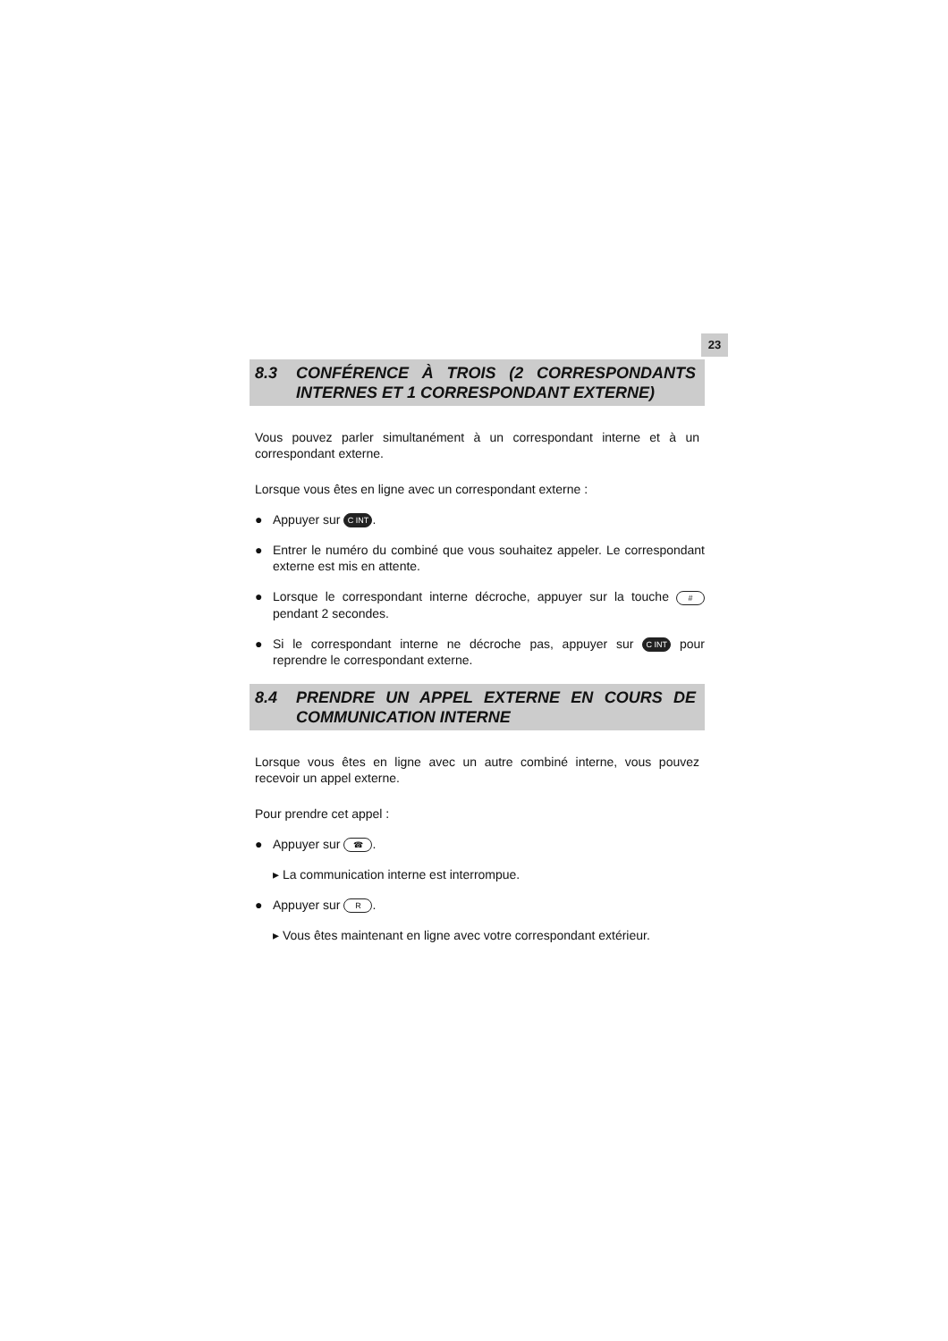23
8.3 CONFÉRENCE À TROIS (2 CORRESPONDANTS INTERNES ET 1 CORRESPONDANT EXTERNE)
Vous pouvez parler simultanément à un correspondant interne et à un correspondant externe.
Lorsque vous êtes en ligne avec un correspondant externe :
● Appuyer sur C INT.
● Entrer le numéro du combiné que vous souhaitez appeler. Le correspondant externe est mis en attente.
● Lorsque le correspondant interne décroche, appuyer sur la touche # pendant 2 secondes.
● Si le correspondant interne ne décroche pas, appuyer sur C INT pour reprendre le correspondant externe.
8.4 PRENDRE UN APPEL EXTERNE EN COURS DE COMMUNICATION INTERNE
Lorsque vous êtes en ligne avec un autre combiné interne, vous pouvez recevoir un appel externe.
Pour prendre cet appel :
● Appuyer sur ☎.
▸ La communication interne est interrompue.
● Appuyer sur R.
▸ Vous êtes maintenant en ligne avec votre correspondant extérieur.